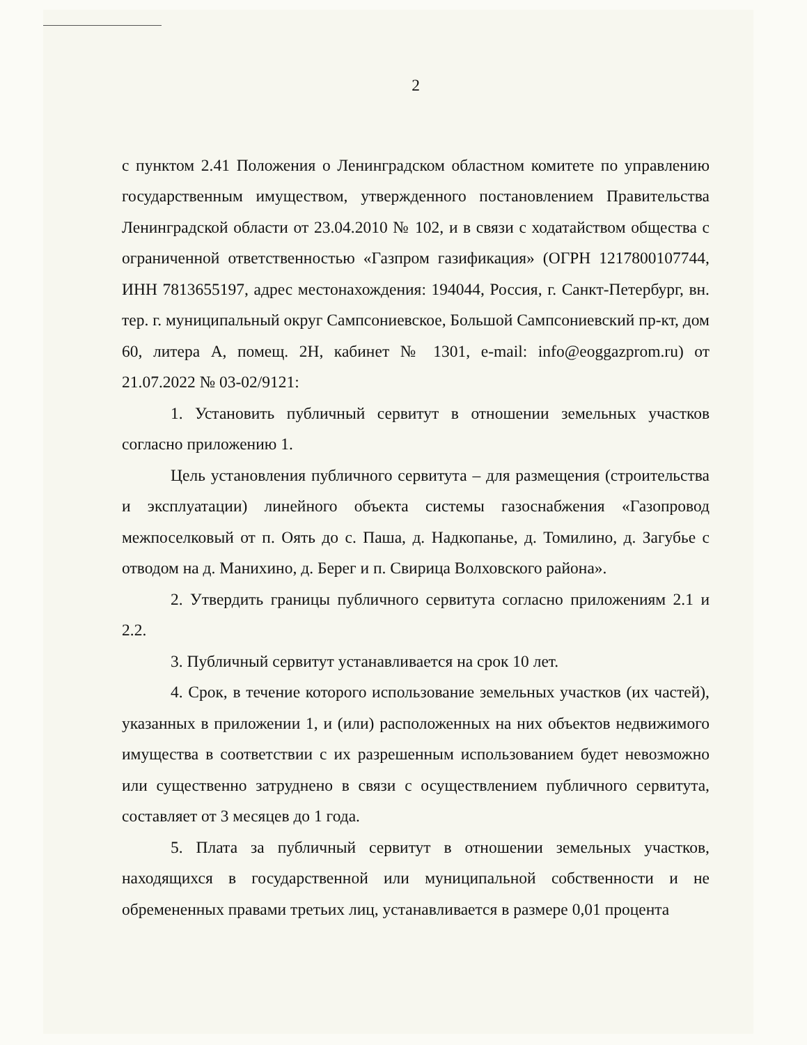2
с пунктом 2.41 Положения о Ленинградском областном комитете по управлению государственным имуществом, утвержденного постановлением Правительства Ленинградской области от 23.04.2010 № 102, и в связи с ходатайством общества с ограниченной ответственностью «Газпром газификация» (ОГРН 1217800107744, ИНН 7813655197, адрес местонахождения: 194044, Россия, г. Санкт-Петербург, вн. тер. г. муниципальный округ Сампсониевское, Большой Сампсониевский пр-кт, дом 60, литера А, помещ. 2Н, кабинет № 1301, e-mail: info@eoggazprom.ru) от 21.07.2022 № 03-02/9121:
1. Установить публичный сервитут в отношении земельных участков согласно приложению 1.
Цель установления публичного сервитута – для размещения (строительства и эксплуатации) линейного объекта системы газоснабжения «Газопровод межпоселковый от п. Оять до с. Паша, д. Надкопанье, д. Томилино, д. Загубье с отводом на д. Манихино, д. Берег и п. Свирица Волховского района».
2. Утвердить границы публичного сервитута согласно приложениям 2.1 и 2.2.
3. Публичный сервитут устанавливается на срок 10 лет.
4. Срок, в течение которого использование земельных участков (их частей), указанных в приложении 1, и (или) расположенных на них объектов недвижимого имущества в соответствии с их разрешенным использованием будет невозможно или существенно затруднено в связи с осуществлением публичного сервитута, составляет от 3 месяцев до 1 года.
5. Плата за публичный сервитут в отношении земельных участков, находящихся в государственной или муниципальной собственности и не обремененных правами третьих лиц, устанавливается в размере 0,01 процента